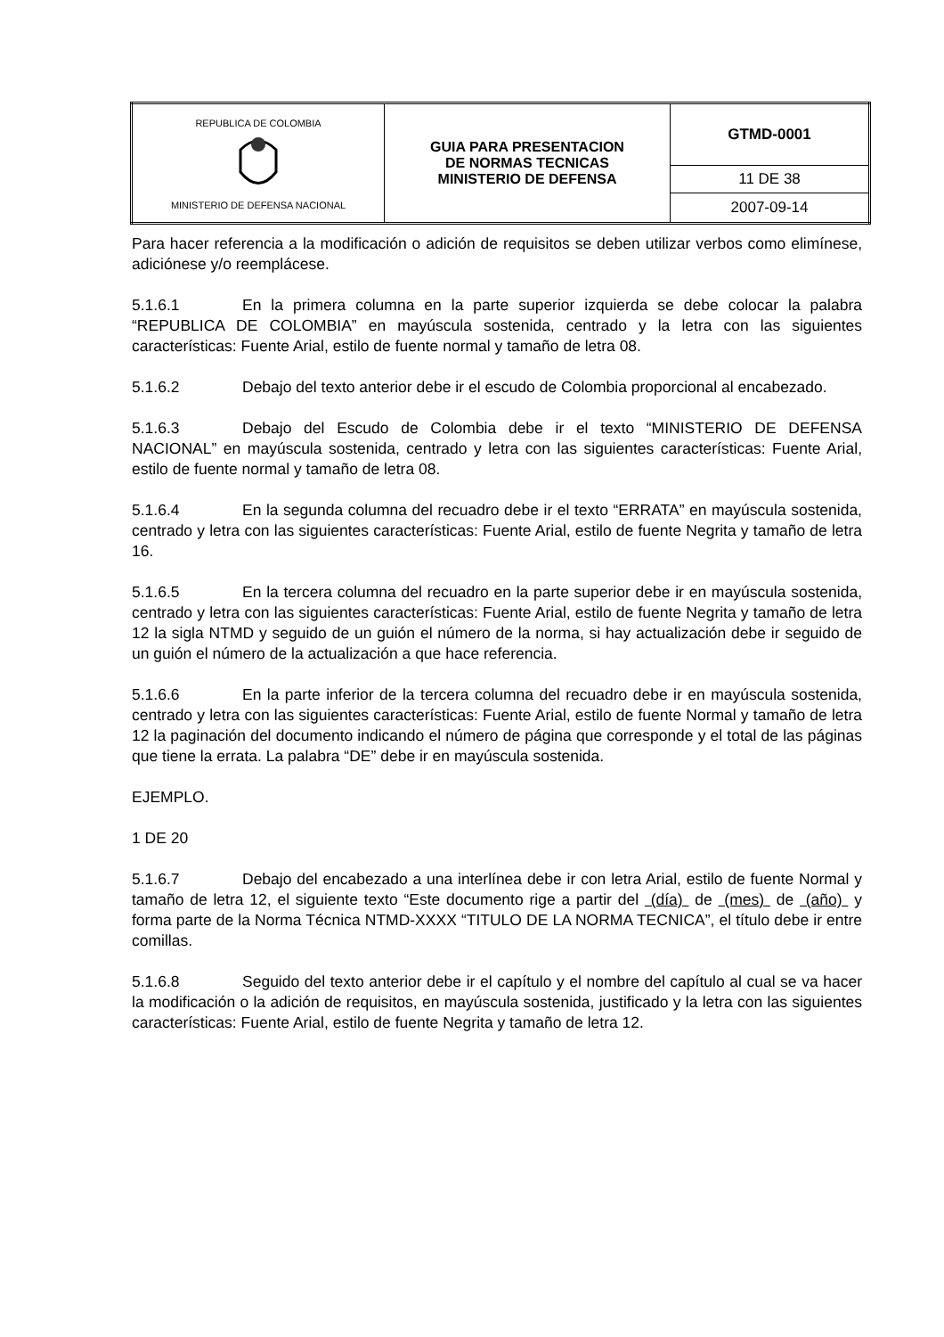| REPUBLICA DE COLOMBIA MINISTERIO DE DEFENSA NACIONAL | GUIA PARA PRESENTACION DE NORMAS TECNICAS MINISTERIO DE DEFENSA | GTMD-0001 |
| | | 11 DE 38 |
| | | 2007-09-14 |
Para hacer referencia a la modificación o adición de requisitos se deben utilizar verbos como elimínese, adiciónese y/o reemplácese.
5.1.6.1 En la primera columna en la parte superior izquierda se debe colocar la palabra “REPUBLICA DE COLOMBIA” en mayúscula sostenida, centrado y la letra con las siguientes características: Fuente Arial, estilo de fuente normal y tamaño de letra 08.
5.1.6.2 Debajo del texto anterior debe ir el escudo de Colombia proporcional al encabezado.
5.1.6.3 Debajo del Escudo de Colombia debe ir el texto “MINISTERIO DE DEFENSA NACIONAL” en mayúscula sostenida, centrado y letra con las siguientes características: Fuente Arial, estilo de fuente normal y tamaño de letra 08.
5.1.6.4 En la segunda columna del recuadro debe ir el texto “ERRATA” en mayúscula sostenida, centrado y letra con las siguientes características: Fuente Arial, estilo de fuente Negrita y tamaño de letra 16.
5.1.6.5 En la tercera columna del recuadro en la parte superior debe ir en mayúscula sostenida, centrado y letra con las siguientes características: Fuente Arial, estilo de fuente Negrita y tamaño de letra 12 la sigla NTMD y seguido de un guión el número de la norma, si hay actualización debe ir seguido de un guión el número de la actualización a que hace referencia.
5.1.6.6 En la parte inferior de la tercera columna del recuadro debe ir en mayúscula sostenida, centrado y letra con las siguientes características: Fuente Arial, estilo de fuente Normal y tamaño de letra 12 la paginación del documento indicando el número de página que corresponde y el total de las páginas que tiene la errata. La palabra “DE” debe ir en mayúscula sostenida.
EJEMPLO.
1 DE 20
5.1.6.7 Debajo del encabezado a una interlínea debe ir con letra Arial, estilo de fuente Normal y tamaño de letra 12, el siguiente texto “Este documento rige a partir del (día) de (mes) de (año) y forma parte de la Norma Técnica NTMD-XXXX “TITULO DE LA NORMA TECNICA”, el título debe ir entre comillas.
5.1.6.8 Seguido del texto anterior debe ir el capítulo y el nombre del capítulo al cual se va hacer la modificación o la adición de requisitos, en mayúscula sostenida, justificado y la letra con las siguientes características: Fuente Arial, estilo de fuente Negrita y tamaño de letra 12.